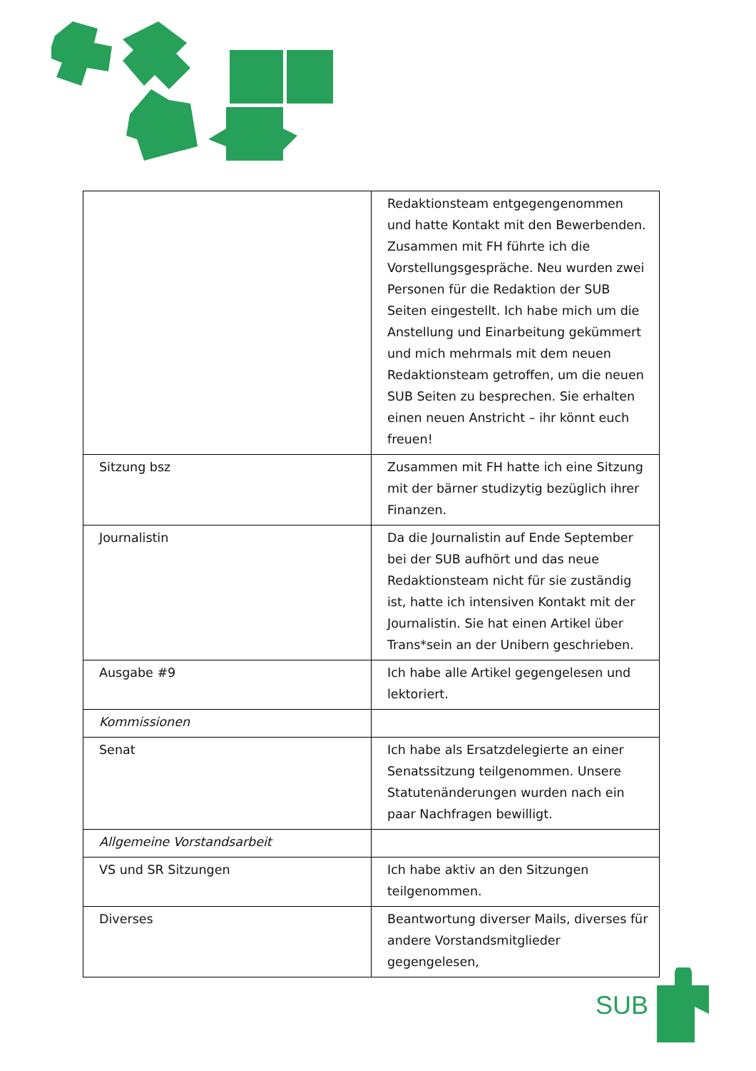| | Redaktionsteam entgegengenommen und hatte Kontakt mit den Bewerbenden. Zusammen mit FH führte ich die Vorstellungsgespräche. Neu wurden zwei Personen für die Redaktion der SUB Seiten eingestellt. Ich habe mich um die Anstellung und Einarbeitung gekümmert und mich mehrmals mit dem neuen Redaktionsteam getroffen, um die neuen SUB Seiten zu besprechen. Sie erhalten einen neuen Anstricht – ihr könnt euch freuen! |
| Sitzung bsz | Zusammen mit FH hatte ich eine Sitzung mit der bärner studizytig bezüglich ihrer Finanzen. |
| Journalistin | Da die Journalistin auf Ende September bei der SUB aufhört und das neue Redaktionsteam nicht für sie zuständig ist, hatte ich intensiven Kontakt mit der Journalistin. Sie hat einen Artikel über Trans*sein an der Unibern geschrieben. |
| Ausgabe #9 | Ich habe alle Artikel gegengelesen und lektoriert. |
| Kommissionen | |
| Senat | Ich habe als Ersatzdelegierte an einer Senatssitzung teilgenommen. Unsere Statutenänderungen wurden nach ein paar Nachfragen bewilligt. |
| Allgemeine Vorstandsarbeit | |
| VS und SR Sitzungen | Ich habe aktiv an den Sitzungen teilgenommen. |
| Diverses | Beantwortung diverser Mails, diverses für andere Vorstandsmitglieder gegengelesen, |
SUB